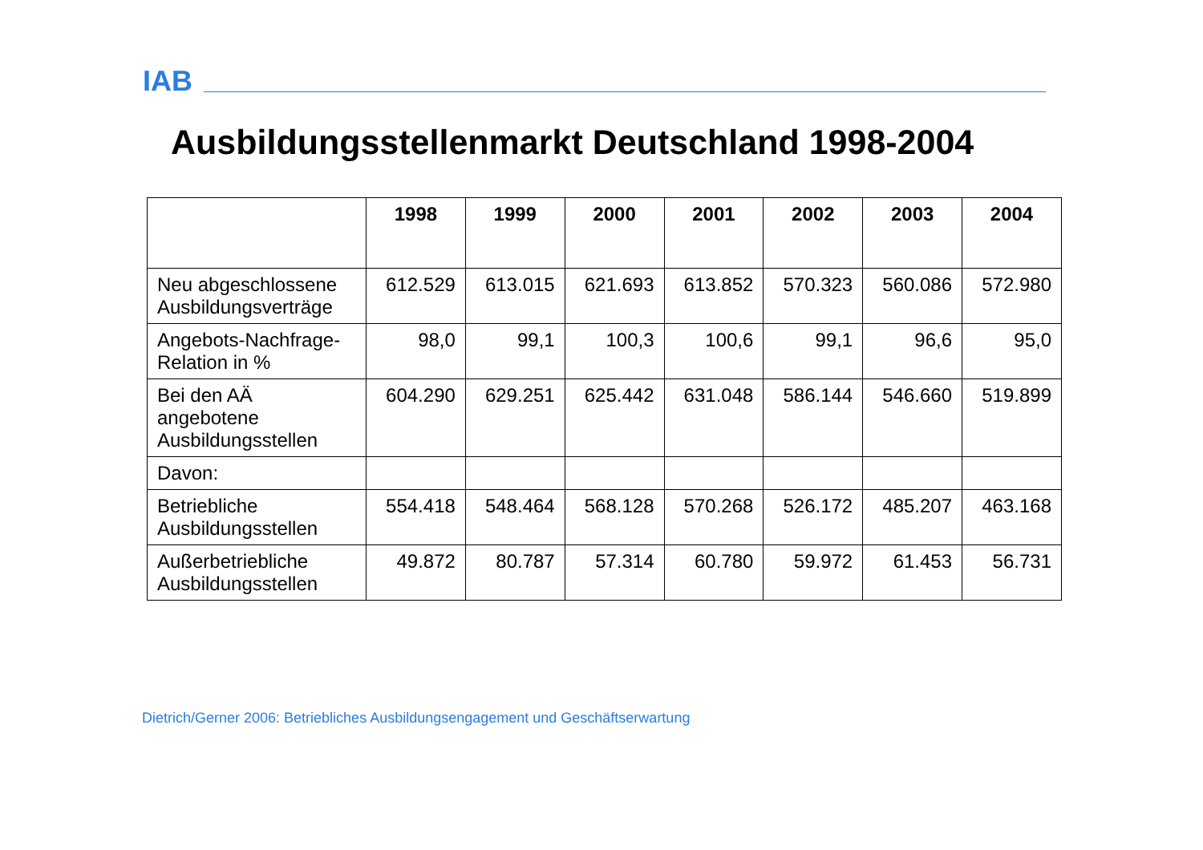IAB
Ausbildungsstellenmarkt Deutschland 1998-2004
| | 1998 | 1999 | 2000 | 2001 | 2002 | 2003 | 2004 |
| --- | --- | --- | --- | --- | --- | --- | --- |
| Neu abgeschlossene Ausbildungsverträge | 612.529 | 613.015 | 621.693 | 613.852 | 570.323 | 560.086 | 572.980 |
| Angebots-Nachfrage-Relation in % | 98,0 | 99,1 | 100,3 | 100,6 | 99,1 | 96,6 | 95,0 |
| Bei den AÄ angebotene Ausbildungsstellen | 604.290 | 629.251 | 625.442 | 631.048 | 586.144 | 546.660 | 519.899 |
| Davon: | | | | | | | |
| Betriebliche Ausbildungsstellen | 554.418 | 548.464 | 568.128 | 570.268 | 526.172 | 485.207 | 463.168 |
| Außerbetriebliche Ausbildungsstellen | 49.872 | 80.787 | 57.314 | 60.780 | 59.972 | 61.453 | 56.731 |
Dietrich/Gerner 2006: Betriebliches Ausbildungsengagement und Geschäftserwartung